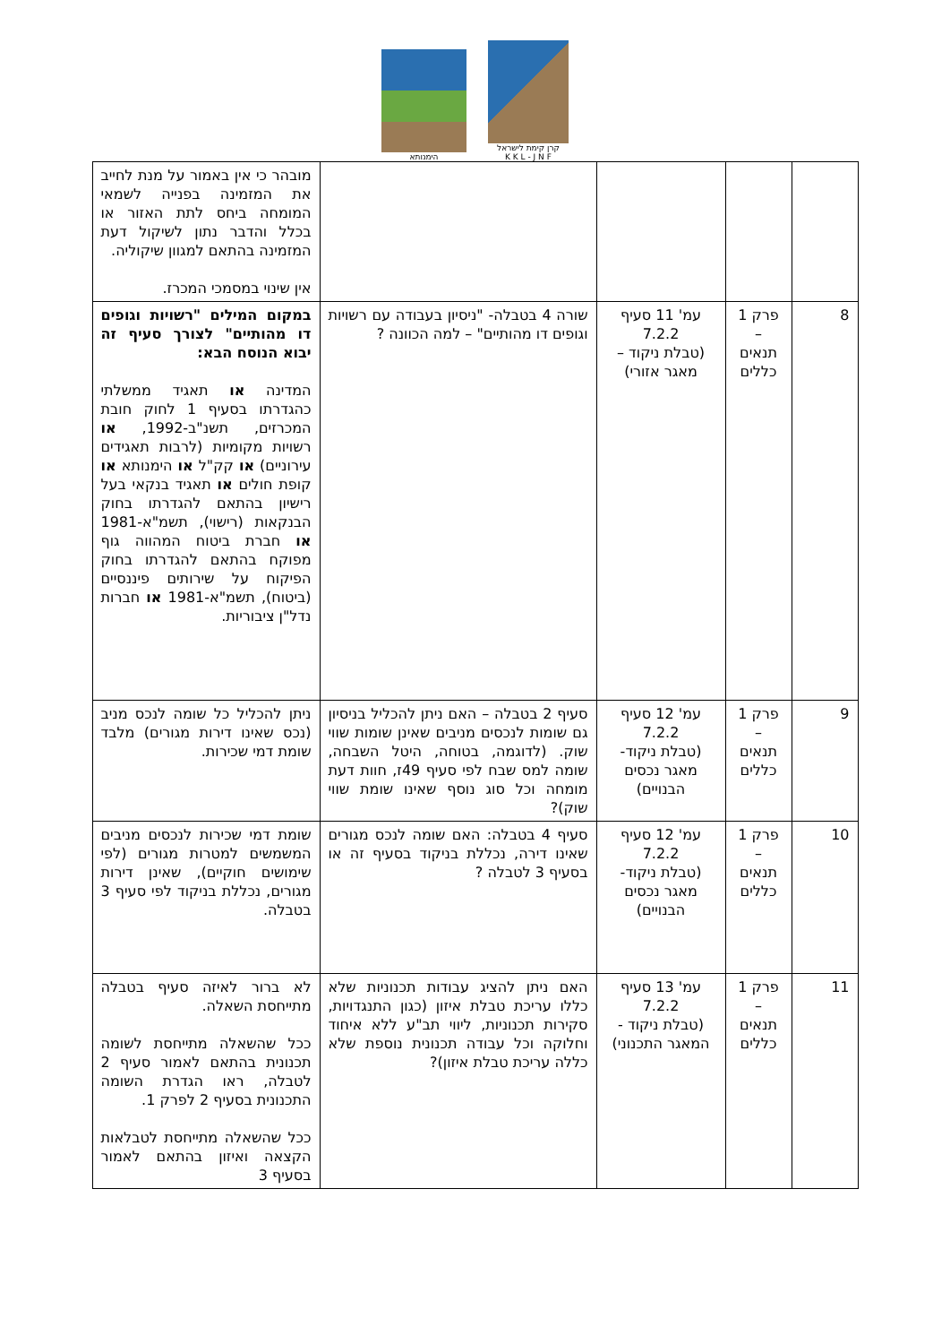הימנותא
קרן קימת לישראל
K K L - J N F
| | | | | מובהר כי אין באמור על מנת לחייב את המזמינה בפנייה לשמאי המומחה ביחס לתת האזור או בכלל והדבר נתון לשיקול דעת המזמינה בהתאם למגוון שיקוליה. אין שינוי במסמכי המכרז. |
| 8 | פרק 1 – תנאים כללים | עמ' 11 סעיף 7.2.2 (טבלת ניקוד – מאגר אזורי) | שורה 4 בטבלה- "ניסיון בעבודה עם רשויות וגופים דו מהותיים" – למה הכוונה ? | במקום המילים "רשויות וגופים דו מהותיים" לצורך סעיף זה יבוא הנוסח הבא: המדינה או תאגיד ממשלתי כהגדרתו בסעיף 1 לחוק חובת המכרזים, תשנ"ב-1992, או רשויות מקומיות (לרבות תאגידים עירוניים) או קק"ל או הימנותא או קופת חולים או תאגיד בנקאי בעל רישיון בהתאם להגדרתו בחוק הבנקאות (רישוי), תשמ"א-1981 או חברת ביטוח המהווה גוף מפוקח בהתאם להגדרתו בחוק הפיקוח על שירותים פיננסיים (ביטוח), תשמ"א-1981 או חברות נדל"ן ציבוריות. |
| 9 | פרק 1 – תנאים כללים | עמ' 12 סעיף 7.2.2 (טבלת ניקוד-מאגר נכסים הבנויים) | סעיף 2 בטבלה – האם ניתן להכליל בניסיון גם שומות לנכסים מניבים שאינן שומות שווי שוק. (לדוגמה, בטוחה, היטל השבחה, שומה למס שבח לפי סעיף 49ז, חוות דעת מומחה וכל סוג נוסף שאינו שומת שווי שוק)? | ניתן להכליל כל שומה לנכס מניב (נכס שאינו דירות מגורים) מלבד שומת דמי שכירות. |
| 10 | פרק 1 – תנאים כללים | עמ' 12 סעיף 7.2.2 (טבלת ניקוד-מאגר נכסים הבנויים) | סעיף 4 בטבלה: האם שומה לנכס מגורים שאינו דירה, נכללת בניקוד בסעיף זה או בסעיף 3 לטבלה ? | שומת דמי שכירות לנכסים מניבים המשמשים למטרות מגורים (לפי שימושים חוקיים), שאינן דירות מגורים, נכללת בניקוד לפי סעיף 3 בטבלה. |
| 11 | פרק 1 – תנאים כללים | עמ' 13 סעיף 7.2.2 (טבלת ניקוד - המאגר התכנוני) | האם ניתן להציג עבודות תכנוניות שלא כללו עריכת טבלת איזון (כגון התנגדויות, סקירות תכנוניות, ליווי תב"ע ללא איחוד וחלוקה וכל עבודה תכנונית נוספת שלא כללה עריכת טבלת איזון)? | לא ברור לאיזה סעיף בטבלה מתייחסת השאלה. ככל שהשאלה מתייחסת לשומה תכנונית בהתאם לאמור סעיף 2 לטבלה, ראו הגדרת השומה התכנונית בסעיף 2 לפרק 1. ככל שהשאלה מתייחסת לטבלאות הקצאה ואיזון בהתאם לאמור בסעיף 3 |